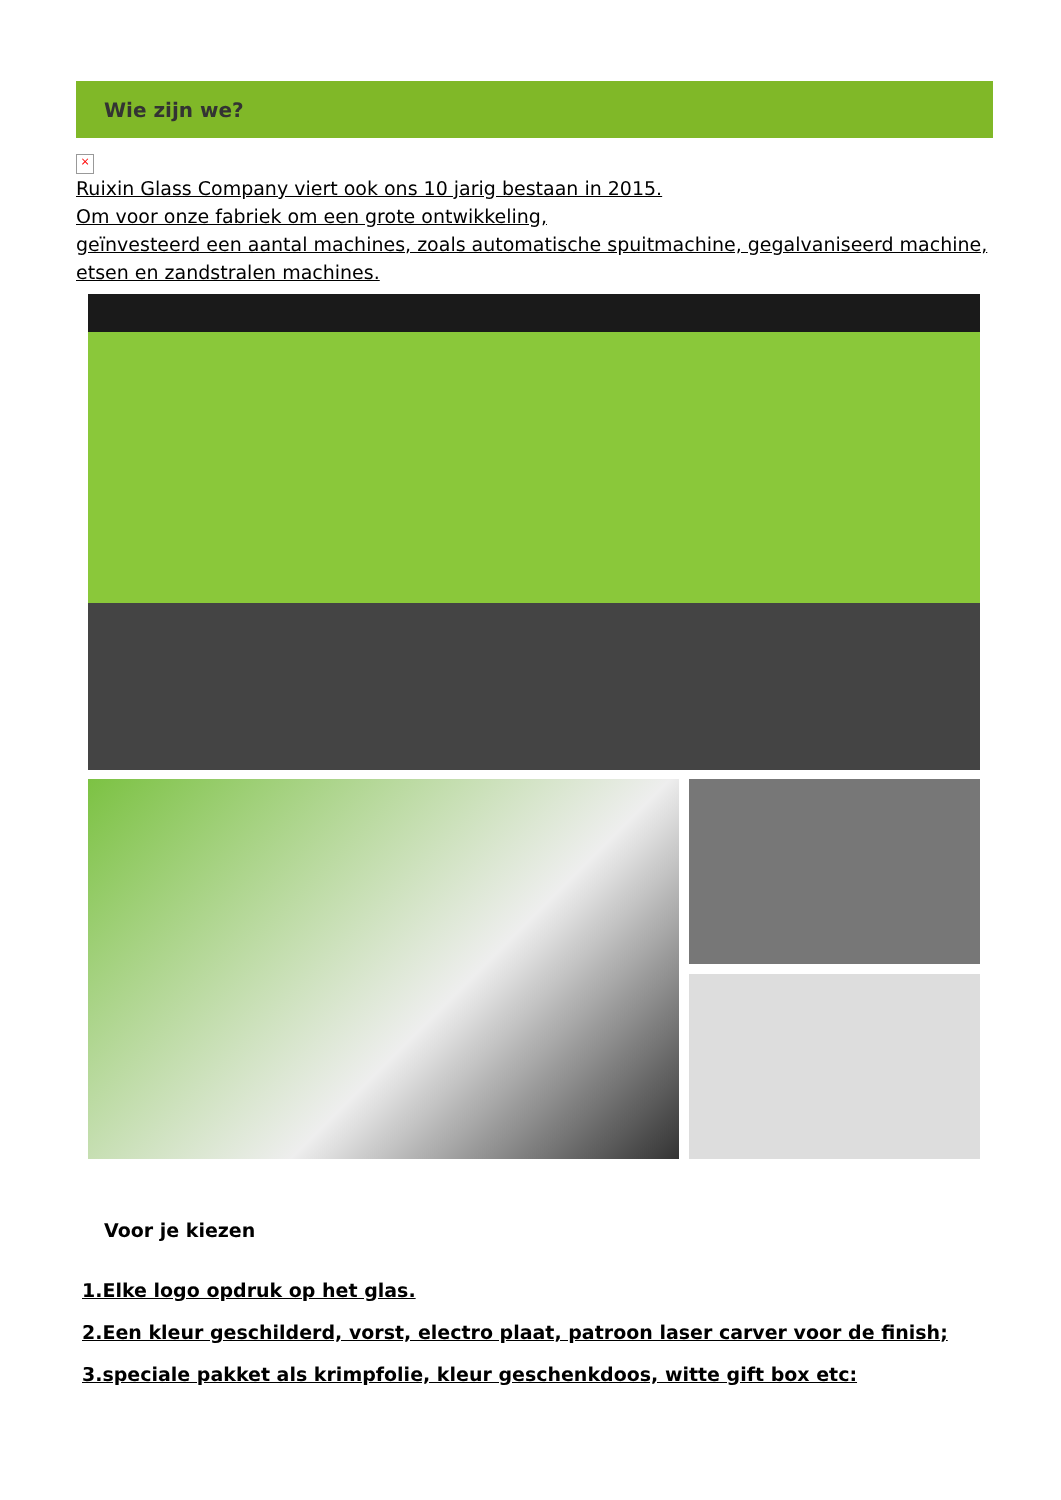Wie zijn we?
×
Ruixin Glass Company viert ook ons 10 jarig bestaan in 2015.
Om voor onze fabriek om een grote ontwikkeling,
geïnvesteerd een aantal machines, zoals automatische spuitmachine, gegalvaniseerd machine, etsen en zandstralen machines.
Voor je kiezen
1.Elke logo opdruk op het glas.
2.Een kleur geschilderd, vorst, electro plaat, patroon laser carver voor de finish;
3.speciale pakket als krimpfolie, kleur geschenkdoos, witte gift box etc: